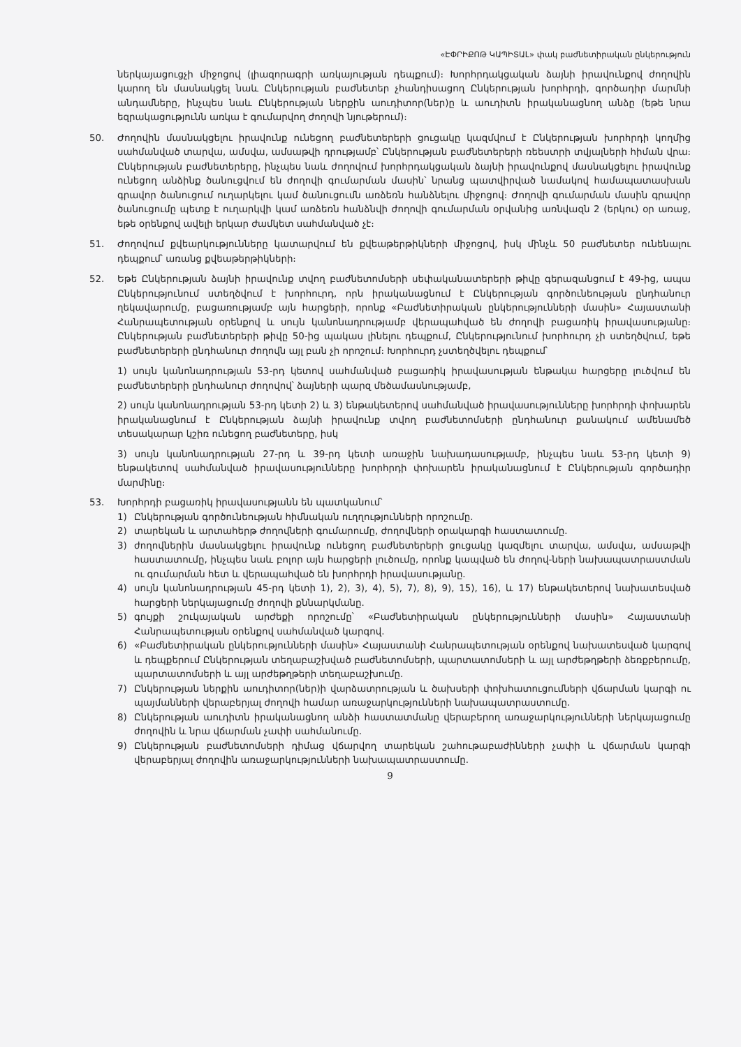«ԷՓՐԻՔՈԹ ԿԱՊԻՏԱԼ» փակ բաժնետիրական ընկերություն
ներկայացուցչի միջոցով (լիազորագրի առկայության դեպքում)։ Խորհրդակցական ձայնի իրավունքով ժողովին կարող են մասնակցել նաև Ընկերության բաժնետեր չհանդիսացող Ընկերության խորհրդի, գործադիր մարմնի անդամները, ինչպես նաև Ընկերության ներքին աուդիտոր(ներ)ը և աուդիտն իրականացնող անձը (եթե նրա եզրակացությունն առկա է գումարվող ժողովի նյութերում)։
50. Ժողովին մասնակցելու իրավունք ունեցող բաժնետերերի ցուցակը կազմվում է Ընկերության խորհրդի կողմից սահմանված տարվա, ամսվա, ամսաթվի դրությամբ՝ Ընկերության բաժնետերերի ռեեստրի տվյալների հիման վրա։ Ընկերության բաժնետերերը, ինչպես նաև ժողովում խորհրդակցական ձայնի իրավունքով մասնակցելու իրավունք ունեցող անձինք ծանուցվում են ժողովի գումարման մասին՝ նրանց պատվիրված նամակով համապատասխան գրավոր ծանուցում ուղարկելու կամ ծանուցումն առձեռն հանձնելու միջոցով։ Ժողովի գումարման մասին գրավոր ծանուցումը պետք է ուղարկվի կամ առձեռն հանձնվի ժողովի գումարման օրվանից առնվազն 2 (երկու) օր առաջ, եթե օրենքով ավելի երկար ժամկետ սահմանված չէ։
51. Ժողովում քվեարկությունները կատարվում են քվեաթերթիկների միջոցով, իսկ մինչև 50 բաժնետեր ունենալու դեպքում՝ առանց քվեաթերթիկների։
52. Եթե Ընկերության ձայնի իրավունք տվող բաժնետոմսերի սեփականատերերի թիվը գերազանցում է 49-ից, ապա Ընկերությունում ստեղծվում է խորհուրդ, որն իրականացնում է Ընկերության գործունեության ընդհանուր ղեկավարումը, բացառությամբ այն հարցերի, որոնք «Բաժնետիրական ընկերությունների մասին» Հայաստանի Հանրապետության օրենքով և սույն կանոնադրությամբ վերապահված են ժողովի բացառիկ իրավասությանը։ Ընկերության բաժնետերերի թիվը 50-ից պակաս լինելու դեպքում, Ընկերությունում խորհուրդ չի ստեղծվում, եթե բաժնետերերի ընդհանուր ժողովն այլ բան չի որոշում։ Խորհուրդ չստեղծվելու դեպքում՝
1) սույն կանոնադրության 53-րդ կետով սահմանված բացառիկ իրավասության ենթակա հարցերը լուծվում են բաժնետերերի ընդհանուր ժողովով՝ ձայների պարզ մեծամասնությամբ,
2) սույն կանոնադրության 53-րդ կետի 2) և 3) ենթակետերով սահմանված իրավասությունները խորհրդի փոխարեն իրականացնում է Ընկերության ձայնի իրավունք տվող բաժնետոմսերի ընդհանուր քանակում ամենամեծ տեսակարար կշիռ ունեցող բաժնետերը, իսկ
3) սույն կանոնադրության 27-րդ և 39-րդ կետի առաջին նախադասությամբ, ինչպես նաև 53-րդ կետի 9) ենթակետով սահմանված իրավասությունները խորհրդի փոխարեն իրականացնում է Ընկերության գործադիր մարմինը։
53. Խորհրդի բացառիկ իրավասությանն են պատկանում՝
1) Ընկերության գործունեության հիմնական ուղղությունների որոշումը.
2) տարեկան և արտահերթ ժողովների գումարումը, ժողովների օրակարգի հաստատումը.
3) ժողովներին մասնակցելու իրավունք ունեցող բաժնետերերի ցուցակը կազմելու տարվա, ամսվա, ամսաթվի հաստատումը, ինչպես նաև բոլոր այն հարցերի լուծումը, որոնք կապված են ժողով-ների նախապատրաստման ու գումարման հետ և վերապահված են խորհրդի իրավասությանը.
4) սույն կանոնադրության 45-րդ կետի 1), 2), 3), 4), 5), 7), 8), 9), 15), 16), և 17) ենթակետերով նախատեսված հարցերի ներկայացումը ժողովի քննարկմանը.
5) գույքի շուկայական արժեքի որոշումը՝ «Բաժնետիրական ընկերությունների մասին» Հայաստանի Հանրապետության օրենքով սահմանված կարգով.
6) «Բաժնետիրական ընկերությունների մասին» Հայաստանի Հանրապետության օրենքով նախատեսված կարգով և դեպքերում Ընկերության տեղաբաշխված բաժնետոմսերի, պարտատոմսերի և այլ արժեթղթերի ձեռքբերումը, պարտատոմսերի և այլ արժեթղթերի տեղաբաշխումը.
7) Ընկերության ներքին աուդիտոր(ներ)ի վարձատրության և ծախսերի փոխհատուցումների վճարման կարգի ու պայմանների վերաբերյալ ժողովի համար առաջարկությունների նախապատրաստումը.
8) Ընկերության աուդիտն իրականացնող անձի հաստատմանը վերաբերող առաջարկությունների ներկայացումը ժողովին և նրա վճարման չափի սահմանումը.
9) Ընկերության բաժնետոմսերի դիմաց վճարվող տարեկան շահութաբաժինների չափի և վճարման կարգի վերաբերյալ ժողովին առաջարկությունների նախապատրաստումը.
9